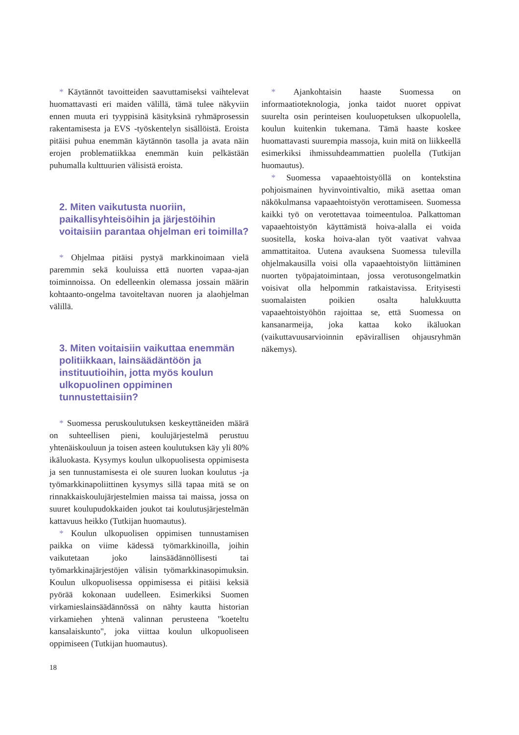* Käytännöt tavoitteiden saavuttamiseksi vaihtelevat huomattavasti eri maiden välillä, tämä tulee näkyviin ennen muuta eri tyyppisinä käsityksinä ryhmäprosessin rakentamisesta ja EVS -työskentelyn sisällöistä. Eroista pitäisi puhua enemmän käytännön tasolla ja avata näin erojen problematiikkaa enemmän kuin pelkästään puhumalla kulttuurien välisistä eroista.
2. Miten vaikutusta nuoriin, paikallisyhteisöihin ja järjestöihin voitaisiin parantaa ohjelman eri toimilla?
* Ohjelmaa pitäisi pystyä markkinoimaan vielä paremmin sekä kouluissa että nuorten vapaa-ajan toiminnoissa. On edelleenkin olemassa jossain määrin kohtaanto-ongelma tavoiteltavan nuoren ja alaohjelman välillä.
3. Miten voitaisiin vaikuttaa enemmän politiikkaan, lainsäädäntöön ja instituutioihin, jotta myös koulun ulkopuolinen oppiminen tunnustettaisiin?
* Suomessa peruskoulutuksen keskeyttäneiden määrä on suhteellisen pieni, koulujärjestelmä perustuu yhtenäiskouluun ja toisen asteen koulutuksen käy yli 80% ikäluokasta. Kysymys koulun ulkopuolisesta oppimisesta ja sen tunnustamisesta ei ole suuren luokan koulutus -ja työmarkkinapoliittinen kysymys sillä tapaa mitä se on rinnakkaiskoulujärjestelmien maissa tai maissa, jossa on suuret koulupudokkaiden joukot tai koulutusjärjestelmän kattavuus heikko (Tutkijan huomautus).
* Koulun ulkopuolisen oppimisen tunnustamisen paikka on viime kädessä työmarkkinoilla, joihin vaikutetaan joko lainsäädännöllisesti tai työmarkkinajärjestöjen välisin työmarkkinasopimuksin. Koulun ulkopuolisessa oppimisessa ei pitäisi keksiä pyörää kokonaan uudelleen. Esimerkiksi Suomen virkamieslainsäädännössä on nähty kautta historian virkamiehen yhtenä valinnan perusteena "koeteltu kansalaiskunto", joka viittaa koulun ulkopuoliseen oppimiseen (Tutkijan huomautus).
* Ajankohtaisin haaste Suomessa on informaatioteknologia, jonka taidot nuoret oppivat suurelta osin perinteisen kouluopetuksen ulkopuolella, koulun kuitenkin tukemana. Tämä haaste koskee huomattavasti suurempia massoja, kuin mitä on liikkeellä esimerkiksi ihmissuhdeammattien puolella (Tutkijan huomautus).
* Suomessa vapaaehtoistyöllä on kontekstina pohjoismainen hyvinvointivaltio, mikä asettaa oman näkökulmansa vapaaehtoistyön verottamiseen. Suomessa kaikki työ on verotettavaa toimeentuloa. Palkattoman vapaaehtoistyön käyttämistä hoiva-alalla ei voida suositella, koska hoiva-alan työt vaativat vahvaa ammattitaitoa. Uutena avauksena Suomessa tulevilla ohjelmakausilla voisi olla vapaaehtoistyön liittäminen nuorten työpajatoimintaan, jossa verotusongelmatkin voisivat olla helpommin ratkaistavissa. Erityisesti suomalaisten poikien osalta halukkuutta vapaaehtoistyöhön rajoittaa se, että Suomessa on kansanarmeija, joka kattaa koko ikäluokan (vaikuttavuusarvioinnin epävirallisen ohjausryhmän näkemys).
18